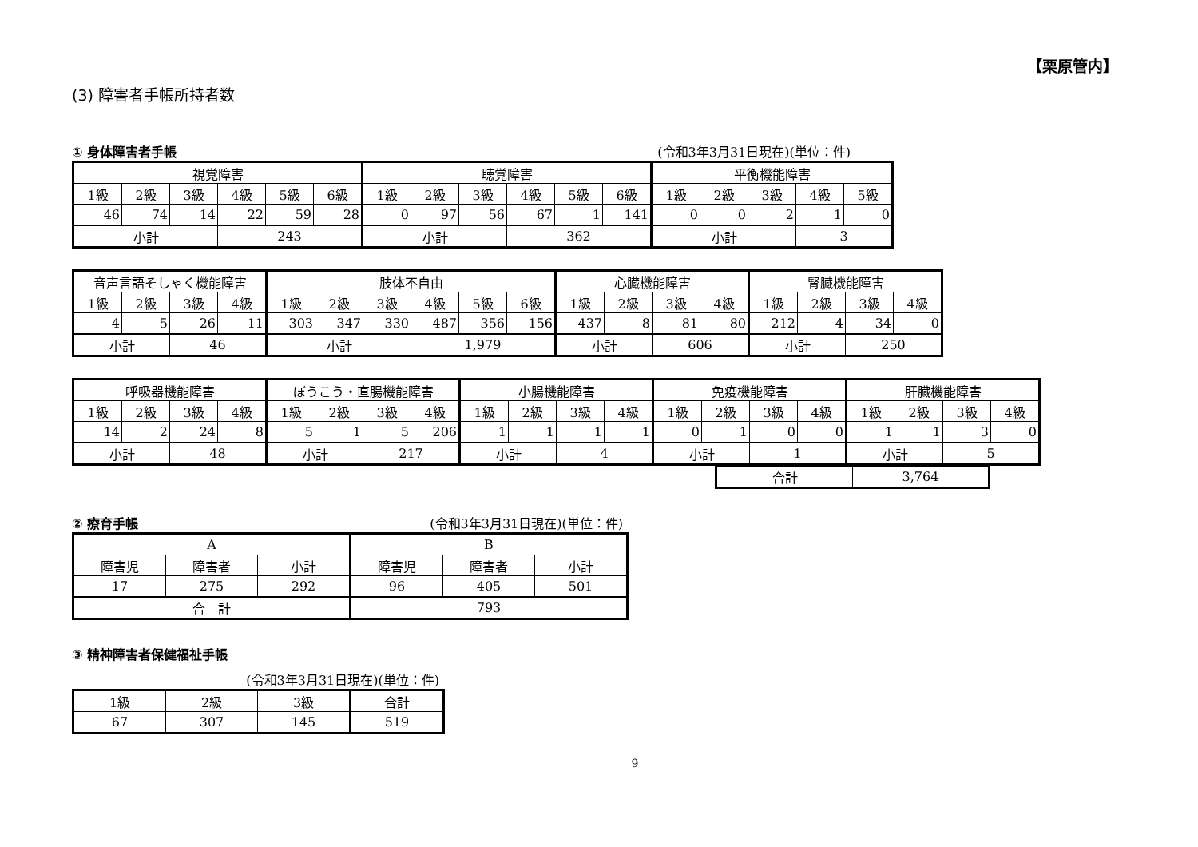【栗原管内】
(3) 障害者手帳所持者数
① 身体障害者手帳 (令和3年3月31日現在)(単位：件)
| 視覚障害 | | | | | | 聴覚障害 | | | | | | 平衡機能障害 | | | | |
| 1級 | 2級 | 3級 | 4級 | 5級 | 6級 | 1級 | 2級 | 3級 | 4級 | 5級 | 6級 | 1級 | 2級 | 3級 | 4級 | 5級 |
| 46 | 74 | 14 | 22 | 59 | 28 | 0 | 97 | 56 | 67 | 1 | 141 | 0 | 0 | 2 | 1 | 0 |
| 小計 | | | 243 | | | 小計 | | | 362 | | | 小計 | | | 3 | |
| 音声言語そしゃく機能障害 | | | | 肢体不自由 | | | | | | 心臓機能障害 | | | | 腎臓機能障害 | | | |
| 1級 | 2級 | 3級 | 4級 | 1級 | 2級 | 3級 | 4級 | 5級 | 6級 | 1級 | 2級 | 3級 | 4級 | 1級 | 2級 | 3級 | 4級 |
| 4 | 5 | 26 | 11 | 303 | 347 | 330 | 487 | 356 | 156 | 437 | 8 | 81 | 80 | 212 | 4 | 34 | 0 |
| 小計 | | 46 | | 小計 | | | 1,979 | | | 小計 | | 606 | | 小計 | | 250 | |
| 呼吸器機能障害 | | | | ぼうこう・直腸機能障害 | | | | 小腸機能障害 | | | | 免疫機能障害 | | | | 肝臓機能障害 | | | |
| 1級 | 2級 | 3級 | 4級 | 1級 | 2級 | 3級 | 4級 | 1級 | 2級 | 3級 | 4級 | 1級 | 2級 | 3級 | 4級 | 1級 | 2級 | 3級 | 4級 |
| 14 | 2 | 24 | 8 | 5 | 1 | 5 | 206 | 1 | 1 | 1 | 1 | 0 | 1 | 0 | 0 | 1 | 1 | 3 | 0 |
| 小計 | | 48 | | 小計 | | 217 | | 小計 | | 4 | | 小計 | | 1 | | 小計 | | 5 | |
| 合計 | 3,764 |
② 療育手帳 (令和3年3月31日現在)(単位：件)
| A | | | B | | |
| 障害児 | 障害者 | 小計 | 障害児 | 障害者 | 小計 |
| 17 | 275 | 292 | 96 | 405 | 501 |
| 合 計 | | | 793 | | |
③ 精神障害者保健福祉手帳
(令和3年3月31日現在)(単位：件)
| 1級 | 2級 | 3級 | 合計 |
| 67 | 307 | 145 | 519 |
9